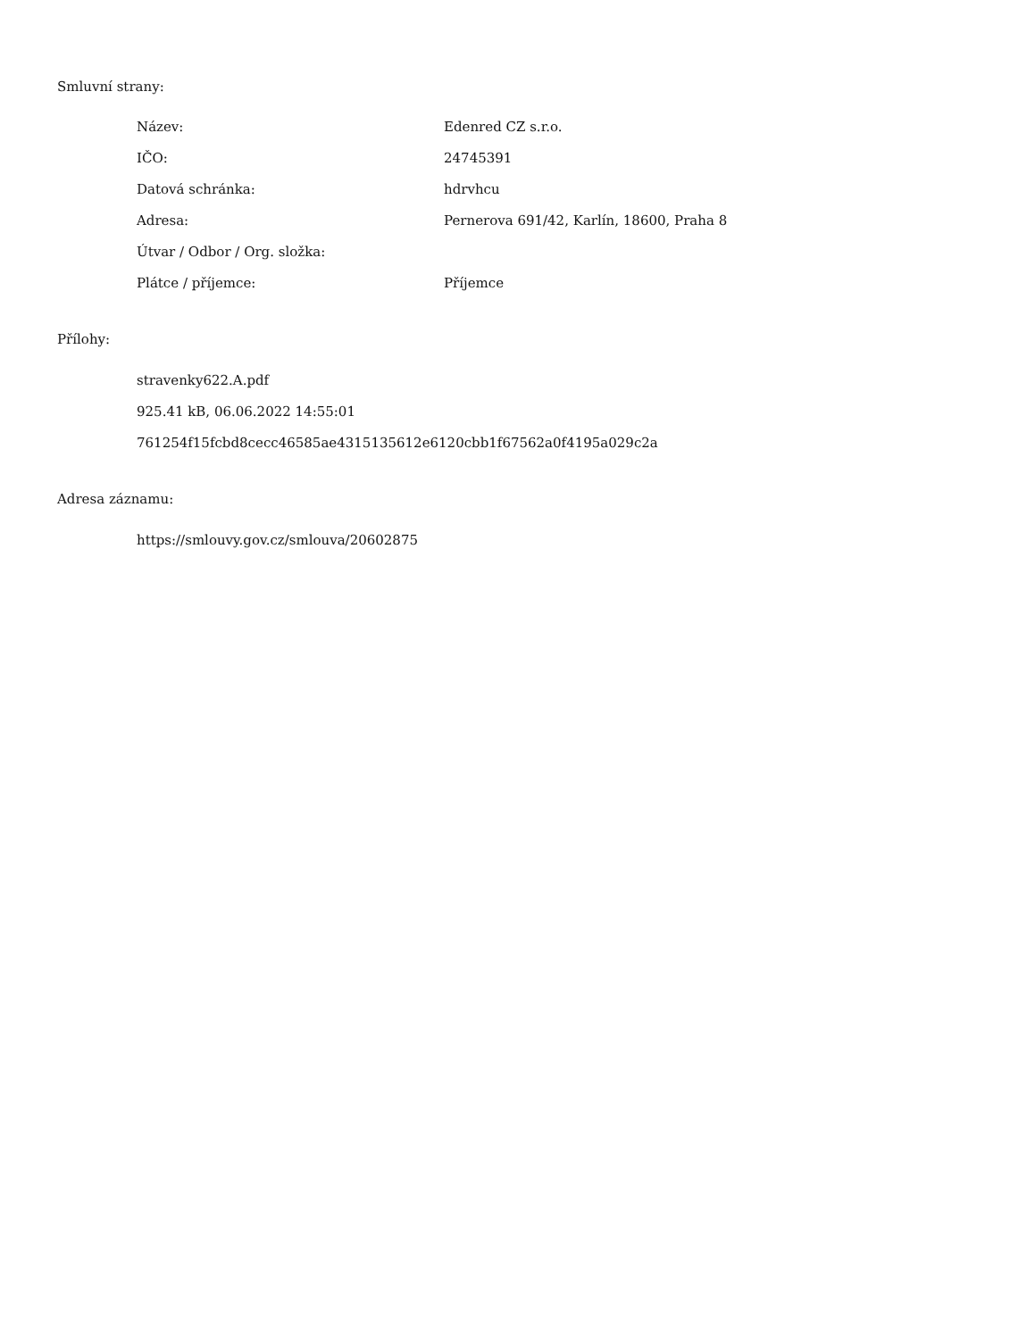Smluvní strany:
| Název: | Edenred CZ s.r.o. |
| IČO: | 24745391 |
| Datová schránka: | hdrvhcu |
| Adresa: | Pernerova 691/42, Karlín, 18600, Praha 8 |
| Útvar / Odbor / Org. složka: | |
| Plátce / příjemce: | Příjemce |
Přílohy:
stravenky622.A.pdf
925.41 kB, 06.06.2022 14:55:01
761254f15fcbd8cecc46585ae4315135612e6120cbb1f67562a0f4195a029c2a
Adresa záznamu:
https://smlouvy.gov.cz/smlouva/20602875